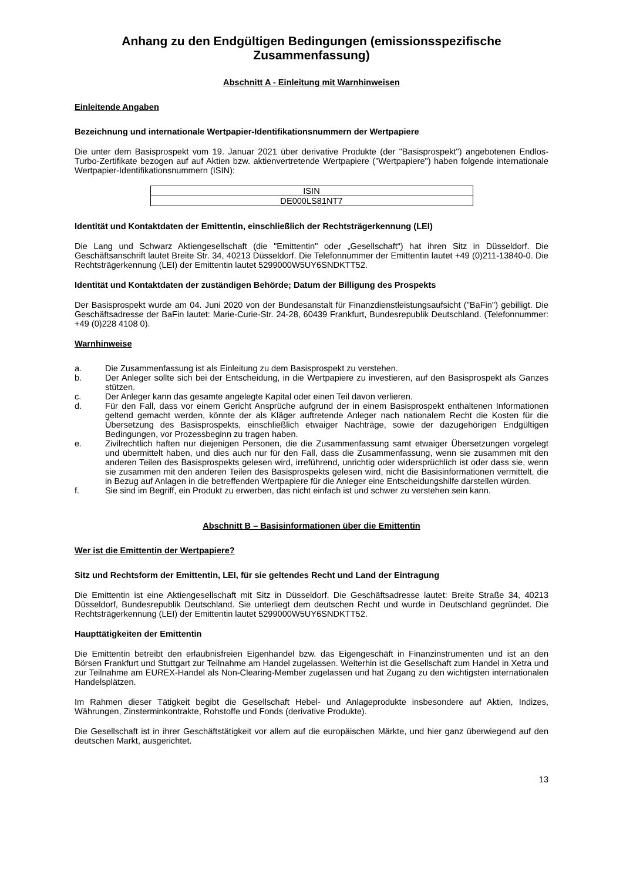Anhang zu den Endgültigen Bedingungen (emissionsspezifische Zusammenfassung)
Abschnitt A - Einleitung mit Warnhinweisen
Einleitende Angaben
Bezeichnung und internationale Wertpapier-Identifikationsnummern der Wertpapiere
Die unter dem Basisprospekt vom 19. Januar 2021 über derivative Produkte (der "Basisprospekt") angebotenen Endlos-Turbo-Zertifikate bezogen auf auf Aktien bzw. aktienvertretende Wertpapiere ("Wertpapiere") haben folgende internationale Wertpapier-Identifikationsnummern (ISIN):
| ISIN |
| DE000LS81NT7 |
Identität und Kontaktdaten der Emittentin, einschließlich der Rechtsträgerkennung (LEI)
Die Lang und Schwarz Aktiengesellschaft (die "Emittentin" oder „Gesellschaft“) hat ihren Sitz in Düsseldorf. Die Geschäftsanschrift lautet Breite Str. 34, 40213 Düsseldorf. Die Telefonnummer der Emittentin lautet +49 (0)211-13840-0. Die Rechtsträgerkennung (LEI) der Emittentin lautet 5299000W5UY6SNDKTT52.
Identität und Kontaktdaten der zuständigen Behörde; Datum der Billigung des Prospekts
Der Basisprospekt wurde am 04. Juni 2020 von der Bundesanstalt für Finanzdienstleistungsaufsicht ("BaFin") gebilligt. Die Geschäftsadresse der BaFin lautet: Marie-Curie-Str. 24-28, 60439 Frankfurt, Bundesrepublik Deutschland. (Telefonnummer: +49 (0)228 4108 0).
Warnhinweise
a. Die Zusammenfassung ist als Einleitung zu dem Basisprospekt zu verstehen.
b. Der Anleger sollte sich bei der Entscheidung, in die Wertpapiere zu investieren, auf den Basisprospekt als Ganzes stützen.
c. Der Anleger kann das gesamte angelegte Kapital oder einen Teil davon verlieren.
d. Für den Fall, dass vor einem Gericht Ansprüche aufgrund der in einem Basisprospekt enthaltenen Informationen geltend gemacht werden, könnte der als Kläger auftretende Anleger nach nationalem Recht die Kosten für die Übersetzung des Basisprospekts, einschließlich etwaiger Nachträge, sowie der dazugehörigen Endgültigen Bedingungen, vor Prozessbeginn zu tragen haben.
e. Zivilrechtlich haften nur diejenigen Personen, die die Zusammenfassung samt etwaiger Übersetzungen vorgelegt und übermittelt haben, und dies auch nur für den Fall, dass die Zusammenfassung, wenn sie zusammen mit den anderen Teilen des Basisprospekts gelesen wird, irreführend, unrichtig oder widersprüchlich ist oder dass sie, wenn sie zusammen mit den anderen Teilen des Basisprospekts gelesen wird, nicht die Basisinformationen vermittelt, die in Bezug auf Anlagen in die betreffenden Wertpapiere für die Anleger eine Entscheidungshilfe darstellen würden.
f. Sie sind im Begriff, ein Produkt zu erwerben, das nicht einfach ist und schwer zu verstehen sein kann.
Abschnitt B – Basisinformationen über die Emittentin
Wer ist die Emittentin der Wertpapiere?
Sitz und Rechtsform der Emittentin, LEI, für sie geltendes Recht und Land der Eintragung
Die Emittentin ist eine Aktiengesellschaft mit Sitz in Düsseldorf. Die Geschäftsadresse lautet: Breite Straße 34, 40213 Düsseldorf, Bundesrepublik Deutschland. Sie unterliegt dem deutschen Recht und wurde in Deutschland gegründet. Die Rechtsträgerkennung (LEI) der Emittentin lautet 5299000W5UY6SNDKTT52.
Haupttätigkeiten der Emittentin
Die Emittentin betreibt den erlaubnisfreien Eigenhandel bzw. das Eigengeschäft in Finanzinstrumenten und ist an den Börsen Frankfurt und Stuttgart zur Teilnahme am Handel zugelassen. Weiterhin ist die Gesellschaft zum Handel in Xetra und zur Teilnahme am EUREX-Handel als Non-Clearing-Member zugelassen und hat Zugang zu den wichtigsten internationalen Handelsplätzen.
Im Rahmen dieser Tätigkeit begibt die Gesellschaft Hebel- und Anlageprodukte insbesondere auf Aktien, Indizes, Währungen, Zinsterminkontrakte, Rohstoffe und Fonds (derivative Produkte).
Die Gesellschaft ist in ihrer Geschäftstätigkeit vor allem auf die europäischen Märkte, und hier ganz überwiegend auf den deutschen Markt, ausgerichtet.
13